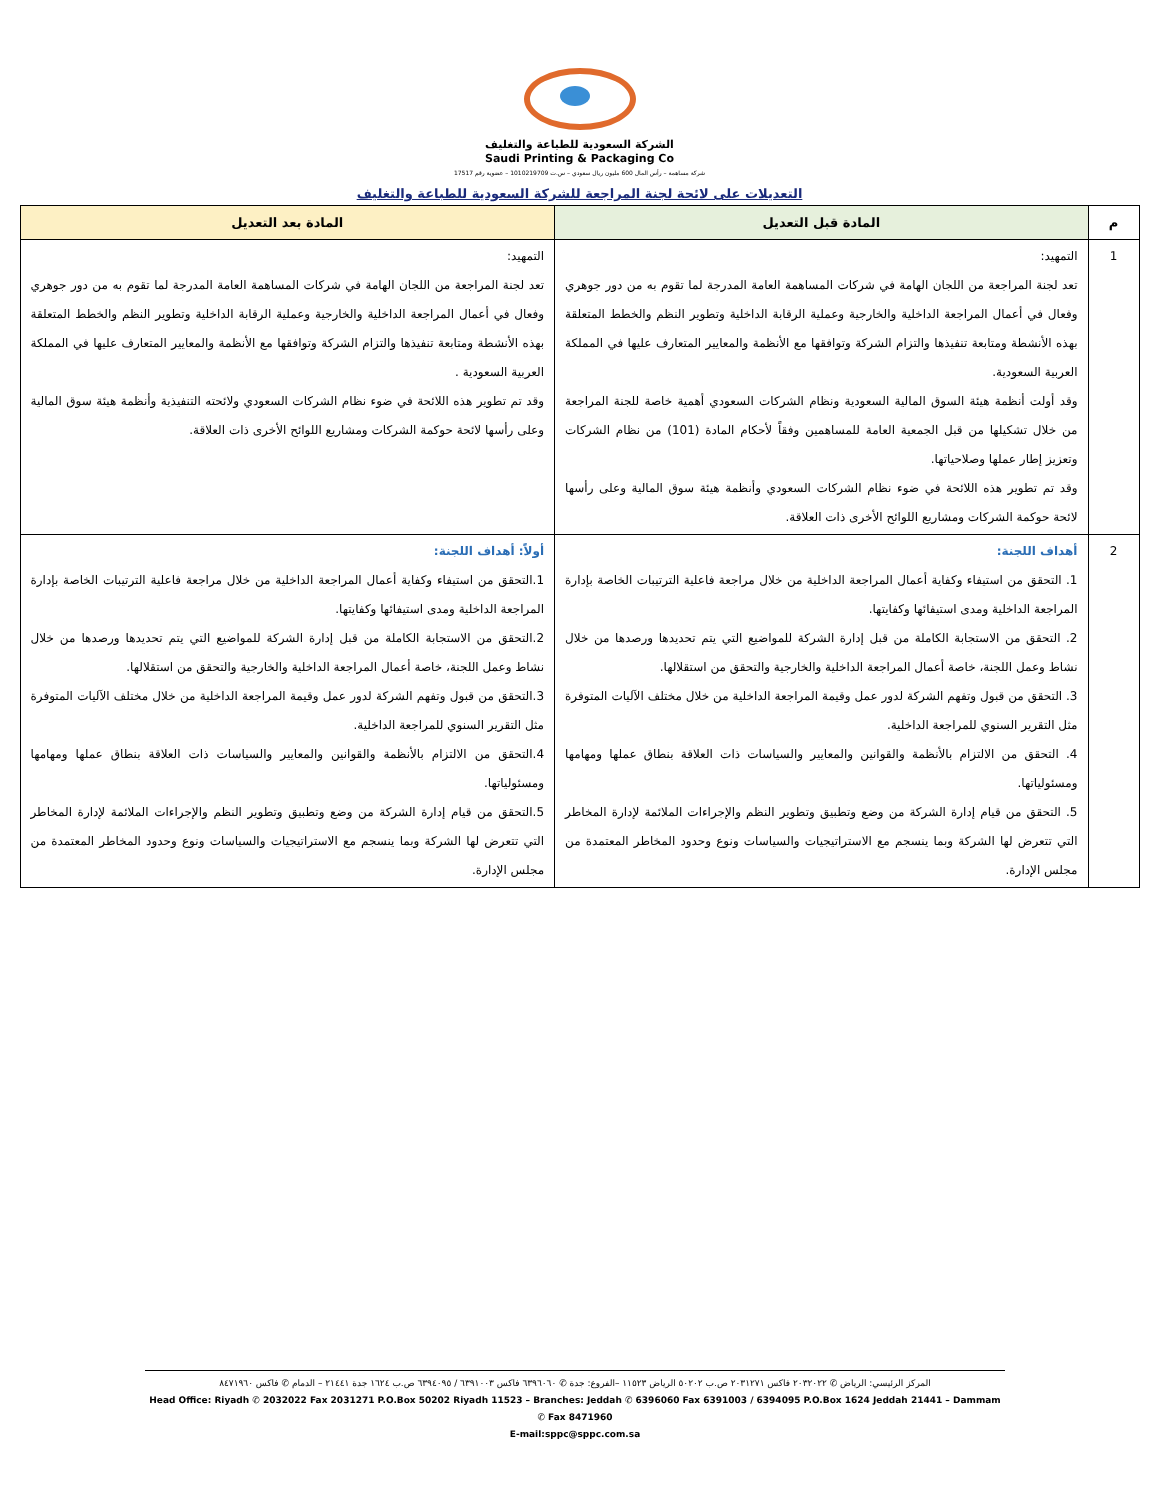الشركة السعودية للطباعة والتغليف
Saudi Printing & Packaging Co
شركة مساهمة – رأس المال 600 مليون ريال سعودي – س.ت 1010219709 – عضوية رقم 17517
التعديلات على لائحة لجنة المراجعة للشركة السعودية للطباعة والتغليف
| م | المادة قبل التعديل | المادة بعد التعديل |
| --- | --- | --- |
| 1 | التمهيد: تعد لجنة المراجعة من اللجان الهامة في شركات المساهمة العامة المدرجة لما تقوم به من دور جوهري وفعال في أعمال المراجعة الداخلية والخارجية وعملية الرقابة الداخلية وتطوير النظم والخطط المتعلقة بهذه الأنشطة ومتابعة تنفيذها والتزام الشركة وتوافقها مع الأنظمة والمعايير المتعارف عليها في المملكة العربية السعودية. وقد أولت أنظمة هيئة السوق المالية السعودية ونظام الشركات السعودي أهمية خاصة للجنة المراجعة من خلال تشكيلها من قبل الجمعية العامة للمساهمين وفقاً لأحكام المادة (101) من نظام الشركات وتعزيز إطار عملها وصلاحياتها. وقد تم تطوير هذه اللائحة في ضوء نظام الشركات السعودي وأنظمة هيئة سوق المالية وعلى رأسها لائحة حوكمة الشركات ومشاريع اللوائح الأخرى ذات العلاقة. | التمهيد: تعد لجنة المراجعة من اللجان الهامة في شركات المساهمة العامة المدرجة لما تقوم به من دور جوهري وفعال في أعمال المراجعة الداخلية والخارجية وعملية الرقابة الداخلية وتطوير النظم والخطط المتعلقة بهذه الأنشطة ومتابعة تنفيذها والتزام الشركة وتوافقها مع الأنظمة والمعايير المتعارف عليها في المملكة العربية السعودية . وقد تم تطوير هذه اللائحة في ضوء نظام الشركات السعودي ولائحته التنفيذية وأنظمة هيئة سوق المالية وعلى رأسها لائحة حوكمة الشركات ومشاريع اللوائح الأخرى ذات العلاقة. |
| 2 | أهداف اللجنة: 1. التحقق من استيفاء وكفاية أعمال المراجعة الداخلية من خلال مراجعة فاعلية الترتيبات الخاصة بإدارة المراجعة الداخلية ومدى استيفائها وكفايتها. 2. التحقق من الاستجابة الكاملة من قبل إدارة الشركة للمواضيع التي يتم تحديدها ورصدها من خلال نشاط وعمل اللجنة، خاصة أعمال المراجعة الداخلية والخارجية والتحقق من استقلالها. 3. التحقق من قبول وتفهم الشركة لدور عمل وقيمة المراجعة الداخلية من خلال مختلف الآليات المتوفرة مثل التقرير السنوي للمراجعة الداخلية. 4. التحقق من الالتزام بالأنظمة والقوانين والمعايير والسياسات ذات العلاقة بنطاق عملها ومهامها ومسئولياتها. 5. التحقق من قيام إدارة الشركة من وضع وتطبيق وتطوير النظم والإجراءات الملائمة لإدارة المخاطر التي تتعرض لها الشركة وبما ينسجم مع الاستراتيجيات والسياسات ونوع وحدود المخاطر المعتمدة من مجلس الإدارة. | أولاً: أهداف اللجنة: 1.التحقق من استيفاء وكفاية أعمال المراجعة الداخلية من خلال مراجعة فاعلية الترتيبات الخاصة بإدارة المراجعة الداخلية ومدى استيفائها وكفايتها. 2.التحقق من الاستجابة الكاملة من قبل إدارة الشركة للمواضيع التي يتم تحديدها ورصدها من خلال نشاط وعمل اللجنة، خاصة أعمال المراجعة الداخلية والخارجية والتحقق من استقلالها. 3.التحقق من قبول وتفهم الشركة لدور عمل وقيمة المراجعة الداخلية من خلال مختلف الآليات المتوفرة مثل التقرير السنوي للمراجعة الداخلية. 4.التحقق من الالتزام بالأنظمة والقوانين والمعايير والسياسات ذات العلاقة بنطاق عملها ومهامها ومسئولياتها. 5.التحقق من قيام إدارة الشركة من وضع وتطبيق وتطوير النظم والإجراءات الملائمة لإدارة المخاطر التي تتعرض لها الشركة وبما ينسجم مع الاستراتيجيات والسياسات ونوع وحدود المخاطر المعتمدة من مجلس الإدارة. |
المركز الرئيسي: الرياض ✆ ٢٠٣٢٠٢٢ فاكس ٢٠٣١٢٧١ ص.ب ٥٠٢٠٢ الرياض ١١٥٢٣ –الفروع: جدة ✆ ٦٣٩٦٠٦٠ فاكس ٦٣٩١٠٠٣ / ٦٣٩٤٠٩٥ ص.ب ١٦٢٤ جدة ٢١٤٤١ – الدمام ✆ فاكس ٨٤٧١٩٦٠
Head Office: Riyadh ✆ 2032022 Fax 2031271 P.O.Box 50202 Riyadh 11523 – Branches: Jeddah ✆ 6396060 Fax 6391003 / 6394095 P.O.Box 1624 Jeddah 21441 – Dammam ✆ Fax 8471960
E-mail:sppc@sppc.com.sa